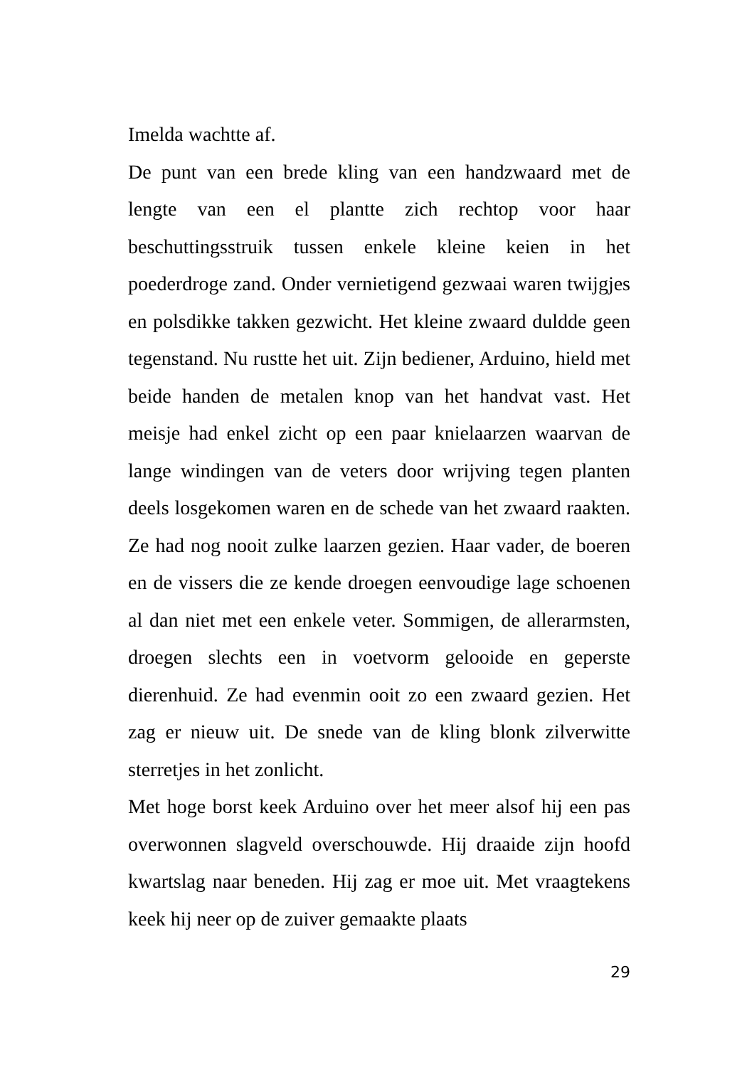Imelda wachtte af.
De punt van een brede kling van een handzwaard met de lengte van een el plantte zich rechtop voor haar beschuttingsstruik tussen enkele kleine keien in het poederdroge zand. Onder vernietigend gezwaai waren twijgjes en polsdikke takken gezwicht. Het kleine zwaard duldde geen tegenstand. Nu rustte het uit. Zijn bediener, Arduino, hield met beide handen de metalen knop van het handvat vast. Het meisje had enkel zicht op een paar knielaarzen waarvan de lange windingen van de veters door wrijving tegen planten deels losgekomen waren en de schede van het zwaard raakten. Ze had nog nooit zulke laarzen gezien. Haar vader, de boeren en de vissers die ze kende droegen eenvoudige lage schoenen al dan niet met een enkele veter. Sommigen, de allerarmsten, droegen slechts een in voetvorm gelooide en geperste dierenhuid. Ze had evenmin ooit zo een zwaard gezien. Het zag er nieuw uit. De snede van de kling blonk zilverwitte sterretjes in het zonlicht.
Met hoge borst keek Arduino over het meer alsof hij een pas overwonnen slagveld overschouwde. Hij draaide zijn hoofd kwartslag naar beneden. Hij zag er moe uit. Met vraagtekens keek hij neer op de zuiver gemaakte plaats
29